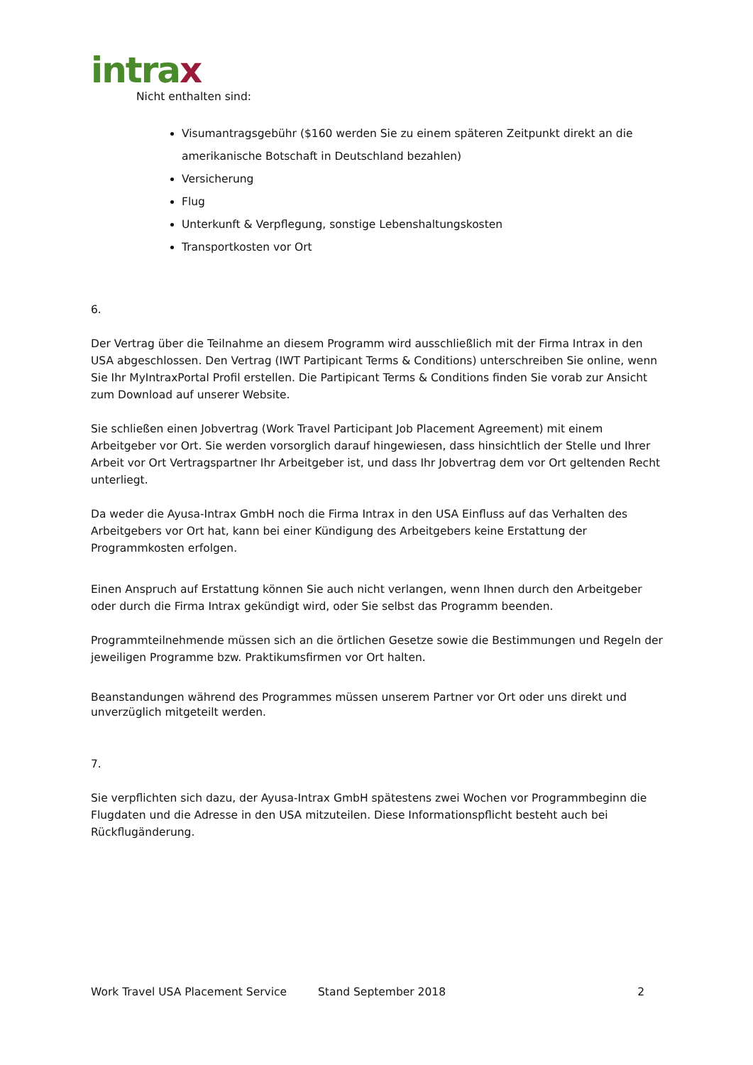intrax
Nicht enthalten sind:
Visumantragsgebühr ($160 werden Sie zu einem späteren Zeitpunkt direkt an die amerikanische Botschaft in Deutschland bezahlen)
Versicherung
Flug
Unterkunft & Verpflegung, sonstige Lebenshaltungskosten
Transportkosten vor Ort
6.
Der Vertrag über die Teilnahme an diesem Programm wird ausschließlich mit der Firma Intrax in den USA abgeschlossen. Den Vertrag (IWT Partipicant Terms & Conditions) unterschreiben Sie online, wenn Sie Ihr MyIntraxPortal Profil erstellen. Die Partipicant Terms & Conditions finden Sie vorab zur Ansicht zum Download auf unserer Website.
Sie schließen einen Jobvertrag (Work Travel Participant Job Placement Agreement) mit einem Arbeitgeber vor Ort. Sie werden vorsorglich darauf hingewiesen, dass hinsichtlich der Stelle und Ihrer Arbeit vor Ort Vertragspartner Ihr Arbeitgeber ist, und dass Ihr Jobvertrag dem vor Ort geltenden Recht unterliegt.
Da weder die Ayusa-Intrax GmbH noch die Firma Intrax in den USA Einfluss auf das Verhalten des Arbeitgebers vor Ort hat, kann bei einer Kündigung des Arbeitgebers keine Erstattung der Programmkosten erfolgen.
Einen Anspruch auf Erstattung können Sie auch nicht verlangen, wenn Ihnen durch den Arbeitgeber oder durch die Firma Intrax gekündigt wird, oder Sie selbst das Programm beenden.
Programmteilnehmende müssen sich an die örtlichen Gesetze sowie die Bestimmungen und Regeln der jeweiligen Programme bzw. Praktikumsfirmen vor Ort halten.
Beanstandungen während des Programmes müssen unserem Partner vor Ort oder uns direkt und unverzüglich mitgeteilt werden.
7.
Sie verpflichten sich dazu, der Ayusa-Intrax GmbH spätestens zwei Wochen vor Programmbeginn die Flugdaten und die Adresse in den USA mitzuteilen. Diese Informationspflicht besteht auch bei Rückflugänderung.
Work Travel USA Placement Service Stand September 2018 2